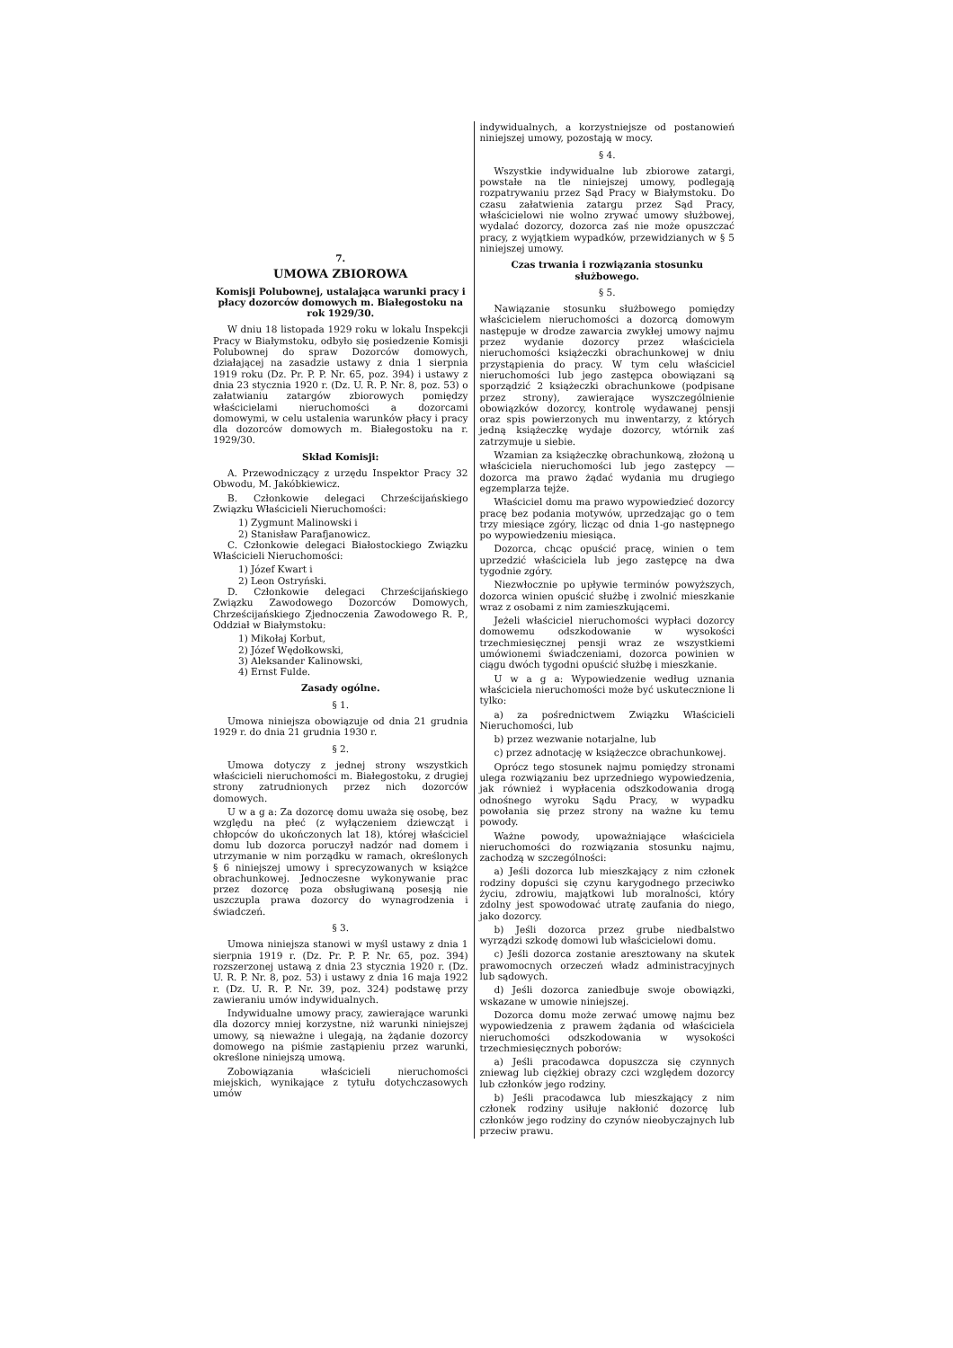7.
UMOWA ZBIOROWA
Komisji Polubownej, ustalająca warunki pracy i płacy dozorców domowych m. Białegostoku na rok 1929/30.
W dniu 18 listopada 1929 roku w lokalu Inspekcji Pracy w Białymstoku, odbyło się posiedzenie Komisji Polubownej do spraw Dozorców domowych, działającej na zasadzie ustawy z dnia 1 sierpnia 1919 roku (Dz. Pr. P. P. Nr. 65, poz. 394) i ustawy z dnia 23 stycznia 1920 r. (Dz. U. R. P. Nr. 8, poz. 53) o załatwianiu zatargów zbiorowych pomiędzy właścicielami nieruchomości a dozorcami domowymi, w celu ustalenia warunków płacy i pracy dla dozorców domowych m. Białegostoku na r. 1929/30.
Skład Komisji:
A. Przewodniczący z urzędu Inspektor Pracy 32 Obwodu, M. Jakóbkiewicz.
B. Członkowie delegaci Chrześcijańskiego Związku Właścicieli Nieruchomości:
1) Zygmunt Malinowski i
2) Stanisław Parafjanowicz.
C. Członkowie delegaci Białostockiego Związku Właścicieli Nieruchomości:
1) Józef Kwart i
2) Leon Ostryński.
D. Członkowie delegaci Chrześcijańskiego Związku Zawodowego Dozorców Domowych, Chrześcijańskiego Zjednoczenia Zawodowego R. P., Oddział w Białymstoku:
1) Mikołaj Korbut,
2) Józef Wędołkowski,
3) Aleksander Kalinowski,
4) Ernst Fulde.
Zasady ogólne.
§ 1.
Umowa niniejsza obowiązuje od dnia 21 grudnia 1929 r. do dnia 21 grudnia 1930 r.
§ 2.
Umowa dotyczy z jednej strony wszystkich właścicieli nieruchomości m. Białegostoku, z drugiej strony zatrudnionych przez nich dozorców domowych.
U w a g a: Za dozorcę domu uważa się osobę, bez względu na płeć (z wyłączeniem dziewcząt i chłopców do ukończonych lat 18), której właściciel domu lub dozorca poruczył nadzór nad domem i utrzymanie w nim porządku w ramach, określonych § 6 niniejszej umowy i sprecyzowanych w książce obrachunkowej. Jednoczesne wykonywanie prac przez dozorcę poza obsługiwaną posesją nie uszczupla prawa dozorcy do wynagrodzenia i świadczeń.
§ 3.
Umowa niniejsza stanowi w myśl ustawy z dnia 1 sierpnia 1919 r. (Dz. Pr. P. P. Nr. 65, poz. 394) rozszerzonej ustawą z dnia 23 stycznia 1920 r. (Dz. U. R. P. Nr. 8, poz. 53) i ustawy z dnia 16 maja 1922 r. (Dz. U. R. P. Nr. 39, poz. 324) podstawę przy zawieraniu umów indywidualnych.
Indywidualne umowy pracy, zawierające warunki dla dozorcy mniej korzystne, niż warunki niniejszej umowy, są nieważne i ulegają, na żądanie dozorcy domowego na piśmie zastąpieniu przez warunki, określone niniejszą umową.
Zobowiązania właścicieli nieruchomości miejskich, wynikające z tytułu dotychczasowych umów
indywidualnych, a korzystniejsze od postanowień niniejszej umowy, pozostają w mocy.
§ 4.
Wszystkie indywidualne lub zbiorowe zatargi, powstałe na tle niniejszej umowy, podlegają rozpatrywaniu przez Sąd Pracy w Białymstoku. Do czasu załatwienia zatargu przez Sąd Pracy, właścicielowi nie wolno zrywać umowy służbowej, wydalać dozorcy, dozorca zaś nie może opuszczać pracy, z wyjątkiem wypadków, przewidzianych w § 5 niniejszej umowy.
Czas trwania i rozwiązania stosunku służbowego.
§ 5.
Nawiązanie stosunku służbowego pomiędzy właścicielem nieruchomości a dozorcą domowym następuje w drodze zawarcia zwykłej umowy najmu przez wydanie dozorcy przez właściciela nieruchomości książeczki obrachunkowej w dniu przystąpienia do pracy. W tym celu właściciel nieruchomości lub jego zastępca obowiązani są sporządzić 2 książeczki obrachunkowe (podpisane przez strony), zawierające wyszczególnienie obowiązków dozorcy, kontrolę wydawanej pensji oraz spis powierzonych mu inwentarzy, z których jedną książeczkę wydaje dozorcy, wtórnik zaś zatrzymuje u siebie.
Wzamian za książeczkę obrachunkową, złożoną u właściciela nieruchomości lub jego zastępcy — dozorca ma prawo żądać wydania mu drugiego egzemplarza tejże.
Właściciel domu ma prawo wypowiedzieć dozorcy pracę bez podania motywów, uprzedzając go o tem trzy miesiące zgóry, licząc od dnia 1-go następnego po wypowiedzeniu miesiąca.
Dozorca, chcąc opuścić pracę, winien o tem uprzedzić właściciela lub jego zastępcę na dwa tygodnie zgóry.
Niezwłocznie po upływie terminów powyższych, dozorca winien opuścić służbę i zwolnić mieszkanie wraz z osobami z nim zamieszkującemi.
Jeżeli właściciel nieruchomości wypłaci dozorcy domowemu odszkodowanie w wysokości trzechmiesięcznej pensji wraz ze wszystkiemi umówionemi świadczeniami, dozorca powinien w ciągu dwóch tygodni opuścić służbę i mieszkanie.
U w a g a: Wypowiedzenie według uznania właściciela nieruchomości może być uskutecznione li tylko:
a) za pośrednictwem Związku Właścicieli Nieruchomości, lub
b) przez wezwanie notarjalne, lub
c) przez adnotację w książeczce obrachunkowej.
Oprócz tego stosunek najmu pomiędzy stronami ulega rozwiązaniu bez uprzedniego wypowiedzenia, jak również i wypłacenia odszkodowania drogą odnośnego wyroku Sądu Pracy, w wypadku powołania się przez strony na ważne ku temu powody.
Ważne powody, upoważniające właściciela nieruchomości do rozwiązania stosunku najmu, zachodzą w szczególności:
a) Jeśli dozorca lub mieszkający z nim członek rodziny dopuści się czynu karygodnego przeciwko życiu, zdrowiu, majątkowi lub moralności, który zdolny jest spowodować utratę zaufania do niego, jako dozorcy.
b) Jeśli dozorca przez grube niedbalstwo wyrządzi szkodę domowi lub właścicielowi domu.
c) Jeśli dozorca zostanie aresztowany na skutek prawomocnych orzeczeń władz administracyjnych lub sądowych.
d) Jeśli dozorca zaniedbuje swoje obowiązki, wskazane w umowie niniejszej.
Dozorca domu może zerwać umowę najmu bez wypowiedzenia z prawem żądania od właściciela nieruchomości odszkodowania w wysokości trzechmiesięcznych poborów:
a) Jeśli pracodawca dopuszcza się czynnych zniewag lub ciężkiej obrazy czci względem dozorcy lub członków jego rodziny.
b) Jeśli pracodawca lub mieszkający z nim członek rodziny usiłuje nakłonić dozorcę lub członków jego rodziny do czynów nieobyczajnych lub przeciw prawu.